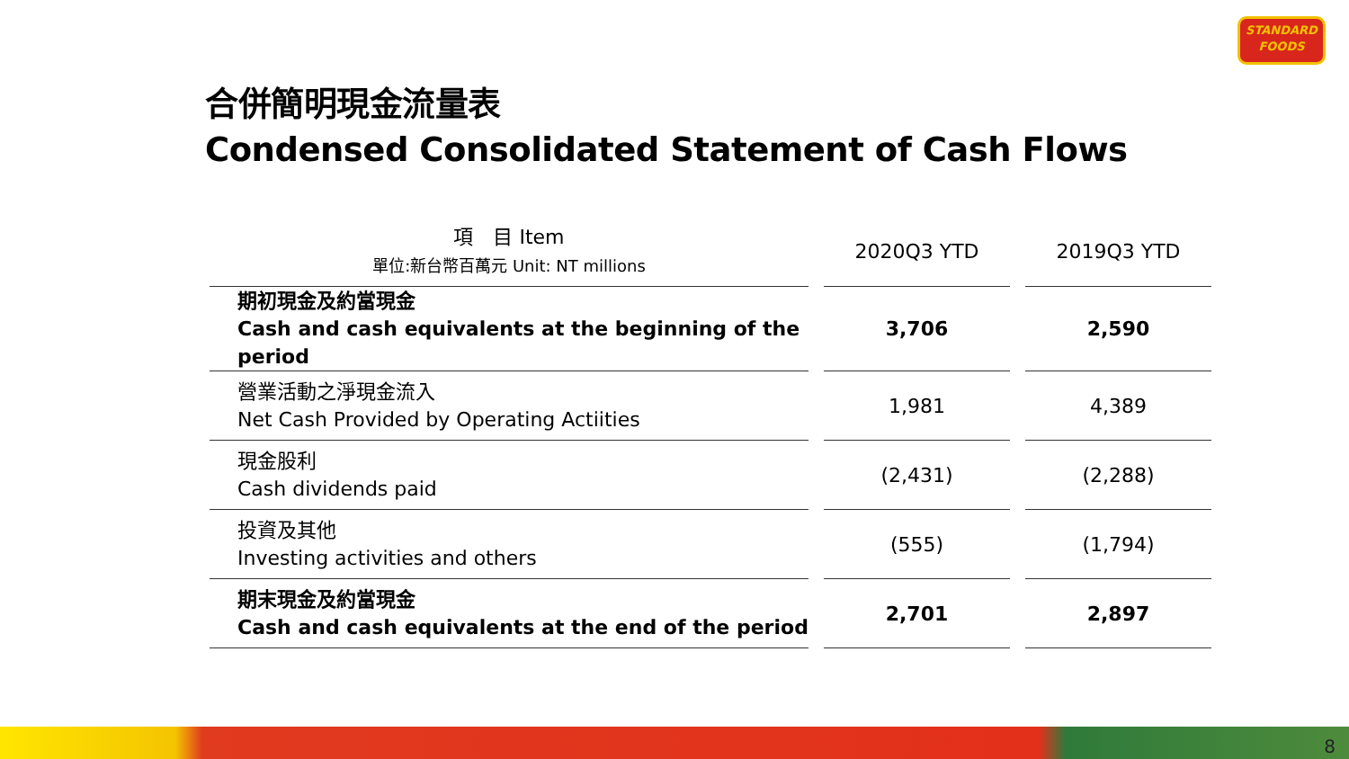STANDARD
FOODS
合併簡明現金流量表
Condensed Consolidated Statement of Cash Flows
| 項 目 Item 單位:新台幣百萬元 Unit: NT millions | | 2020Q3 YTD | | 2019Q3 YTD |
| --- | --- | --- | --- | --- |
| 期初現金及約當現金 Cash and cash equivalents at the beginning of the period | | 3,706 | | 2,590 |
| 營業活動之淨現金流入 Net Cash Provided by Operating Actiities | | 1,981 | | 4,389 |
| 現金股利 Cash dividends paid | | (2,431) | | (2,288) |
| 投資及其他 Investing activities and others | | (555) | | (1,794) |
| 期末現金及約當現金 Cash and cash equivalents at the end of the period | | 2,701 | | 2,897 |
8